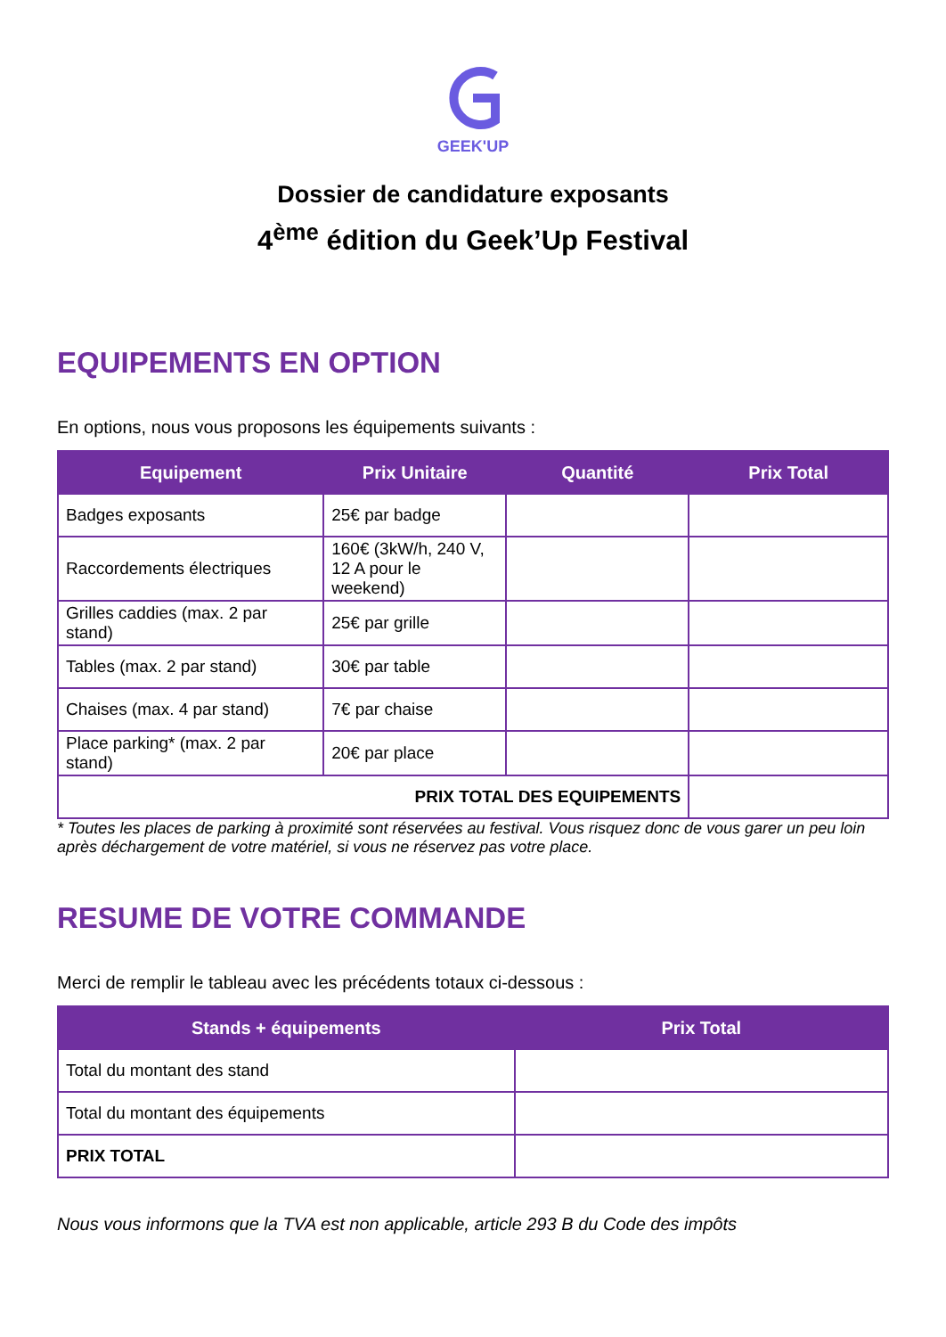GEEK'UP
Dossier de candidature exposants
4<sup>ème</sup> édition du Geek’Up Festival
EQUIPEMENTS EN OPTION
En options, nous vous proposons les équipements suivants :
| Equipement | Prix Unitaire | Quantité | Prix Total |
| --- | --- | --- | --- |
| Badges exposants | 25€ par badge | | |
| Raccordements électriques | 160€ (3kW/h, 240 V, 12 A pour le weekend) | | |
| Grilles caddies (max. 2 par stand) | 25€ par grille | | |
| Tables (max. 2 par stand) | 30€ par table | | |
| Chaises (max. 4 par stand) | 7€ par chaise | | |
| Place parking* (max. 2 par stand) | 20€ par place | | |
| PRIX TOTAL DES EQUIPEMENTS | | | |
* Toutes les places de parking à proximité sont réservées au festival. Vous risquez donc de vous garer un peu loin après déchargement de votre matériel, si vous ne réservez pas votre place.
RESUME DE VOTRE COMMANDE
Merci de remplir le tableau avec les précédents totaux ci-dessous :
| Stands + équipements | Prix Total |
| --- | --- |
| Total du montant des stand | |
| Total du montant des équipements | |
| PRIX TOTAL | |
Nous vous informons que la TVA est non applicable, article 293 B du Code des impôts